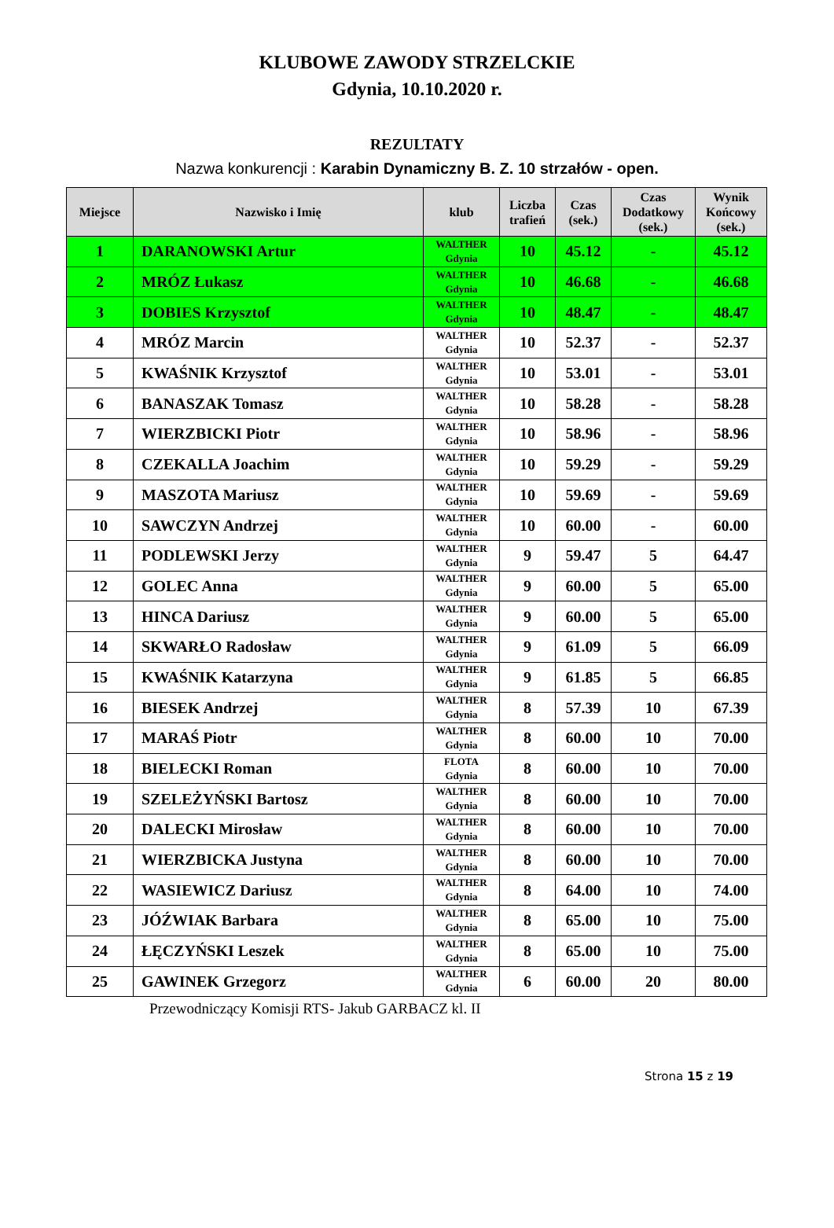KLUBOWE ZAWODY STRZELCKIE
Gdynia, 10.10.2020 r.
REZULTATY
Nazwa konkurencji : Karabin Dynamiczny B. Z. 10 strzałów - open.
| Miejsce | Nazwisko i Imię | klub | Liczba trafień | Czas (sek.) | Czas Dodatkowy (sek.) | Wynik Końcowy (sek.) |
| --- | --- | --- | --- | --- | --- | --- |
| 1 | DARANOWSKI Artur | WALTHER Gdynia | 10 | 45.12 | - | 45.12 |
| 2 | MRÓZ Łukasz | WALTHER Gdynia | 10 | 46.68 | - | 46.68 |
| 3 | DOBIES Krzysztof | WALTHER Gdynia | 10 | 48.47 | - | 48.47 |
| 4 | MRÓZ Marcin | WALTHER Gdynia | 10 | 52.37 | - | 52.37 |
| 5 | KWAŚNIK Krzysztof | WALTHER Gdynia | 10 | 53.01 | - | 53.01 |
| 6 | BANASZAK Tomasz | WALTHER Gdynia | 10 | 58.28 | - | 58.28 |
| 7 | WIERZBICKI Piotr | WALTHER Gdynia | 10 | 58.96 | - | 58.96 |
| 8 | CZEKALLA Joachim | WALTHER Gdynia | 10 | 59.29 | - | 59.29 |
| 9 | MASZOTA Mariusz | WALTHER Gdynia | 10 | 59.69 | - | 59.69 |
| 10 | SAWCZYN Andrzej | WALTHER Gdynia | 10 | 60.00 | - | 60.00 |
| 11 | PODLEWSKI Jerzy | WALTHER Gdynia | 9 | 59.47 | 5 | 64.47 |
| 12 | GOLEC Anna | WALTHER Gdynia | 9 | 60.00 | 5 | 65.00 |
| 13 | HINCA Dariusz | WALTHER Gdynia | 9 | 60.00 | 5 | 65.00 |
| 14 | SKWARŁO Radosław | WALTHER Gdynia | 9 | 61.09 | 5 | 66.09 |
| 15 | KWAŚNIK Katarzyna | WALTHER Gdynia | 9 | 61.85 | 5 | 66.85 |
| 16 | BIESEK Andrzej | WALTHER Gdynia | 8 | 57.39 | 10 | 67.39 |
| 17 | MARAŚ Piotr | WALTHER Gdynia | 8 | 60.00 | 10 | 70.00 |
| 18 | BIELECKI Roman | FLOTA Gdynia | 8 | 60.00 | 10 | 70.00 |
| 19 | SZELEŻYŃSKI Bartosz | WALTHER Gdynia | 8 | 60.00 | 10 | 70.00 |
| 20 | DALECKI Mirosław | WALTHER Gdynia | 8 | 60.00 | 10 | 70.00 |
| 21 | WIERZBICKA Justyna | WALTHER Gdynia | 8 | 60.00 | 10 | 70.00 |
| 22 | WASIEWICZ Dariusz | WALTHER Gdynia | 8 | 64.00 | 10 | 74.00 |
| 23 | JÓŹWIAK Barbara | WALTHER Gdynia | 8 | 65.00 | 10 | 75.00 |
| 24 | ŁĘCZYŃSKI Leszek | WALTHER Gdynia | 8 | 65.00 | 10 | 75.00 |
| 25 | GAWINEK Grzegorz | WALTHER Gdynia | 6 | 60.00 | 20 | 80.00 |
Przewodniczący Komisji RTS- Jakub GARBACZ kl. II
Strona 15 z 19